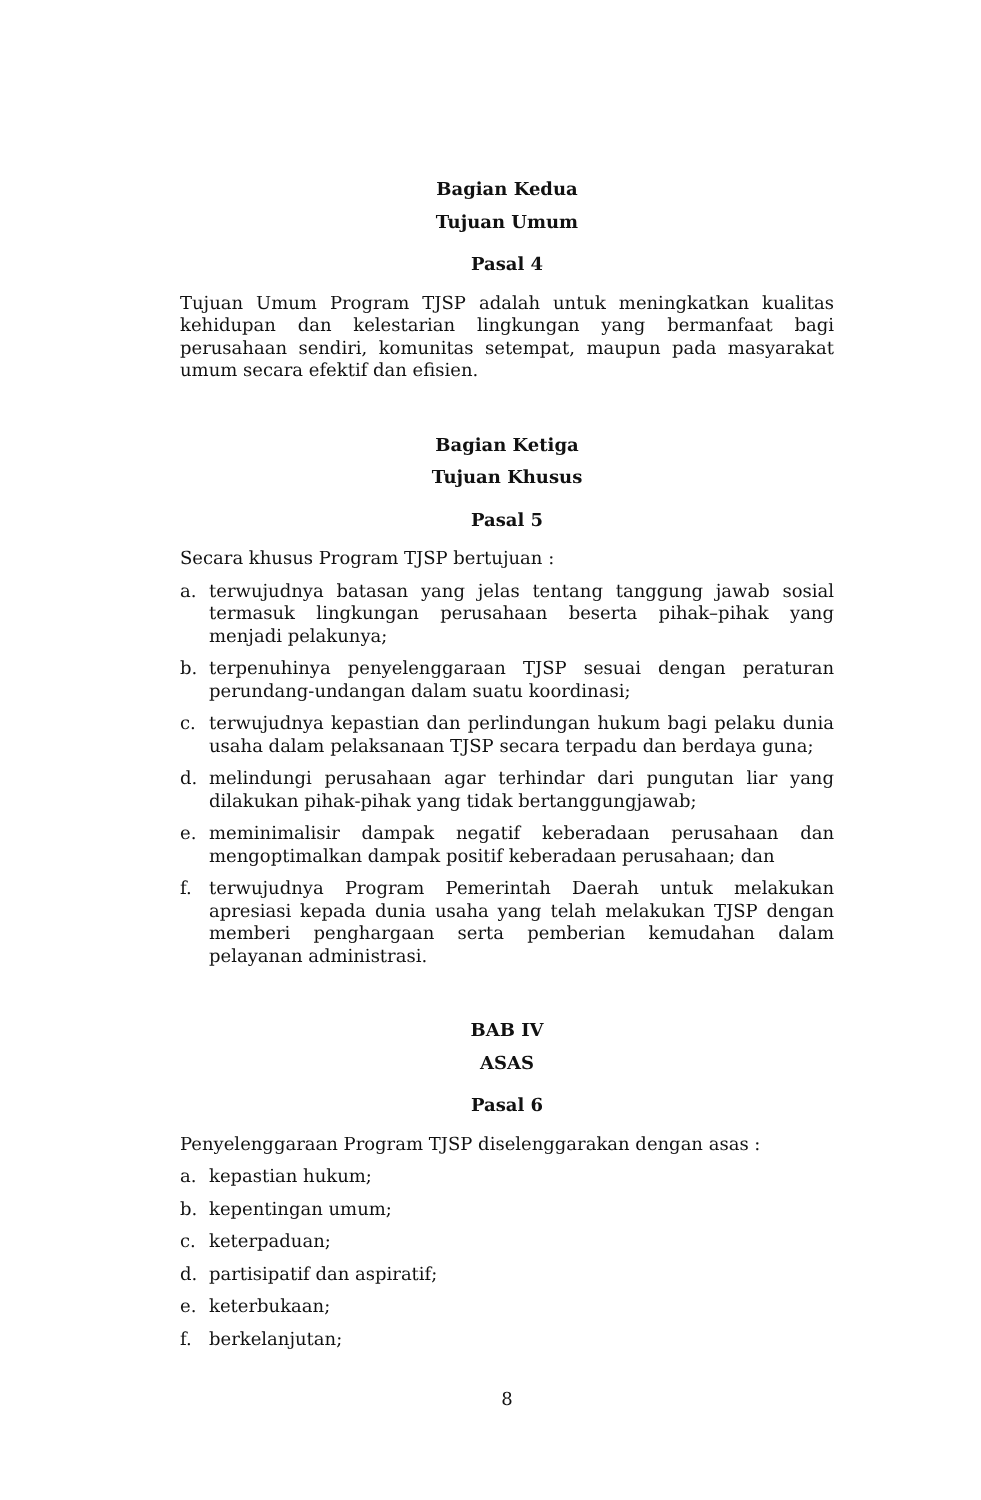Bagian Kedua
Tujuan Umum
Pasal 4
Tujuan Umum Program TJSP adalah untuk meningkatkan kualitas kehidupan dan kelestarian lingkungan yang bermanfaat bagi perusahaan sendiri, komunitas setempat, maupun pada masyarakat umum secara efektif dan efisien.
Bagian Ketiga
Tujuan Khusus
Pasal 5
Secara khusus Program TJSP bertujuan :
a. terwujudnya batasan yang jelas tentang tanggung jawab sosial termasuk lingkungan perusahaan beserta pihak–pihak yang menjadi pelakunya;
b. terpenuhinya penyelenggaraan TJSP sesuai dengan peraturan perundang-undangan dalam suatu koordinasi;
c. terwujudnya kepastian dan perlindungan hukum bagi pelaku dunia usaha dalam pelaksanaan TJSP secara terpadu dan berdaya guna;
d. melindungi perusahaan agar terhindar dari pungutan liar yang dilakukan pihak-pihak yang tidak bertanggungjawab;
e. meminimalisir dampak negatif keberadaan perusahaan dan mengoptimalkan dampak positif keberadaan perusahaan; dan
f. terwujudnya Program Pemerintah Daerah untuk melakukan apresiasi kepada dunia usaha yang telah melakukan TJSP dengan memberi penghargaan serta pemberian kemudahan dalam pelayanan administrasi.
BAB IV
ASAS
Pasal 6
Penyelenggaraan Program TJSP diselenggarakan dengan asas :
a. kepastian hukum;
b. kepentingan umum;
c. keterpaduan;
d. partisipatif dan aspiratif;
e. keterbukaan;
f. berkelanjutan;
8